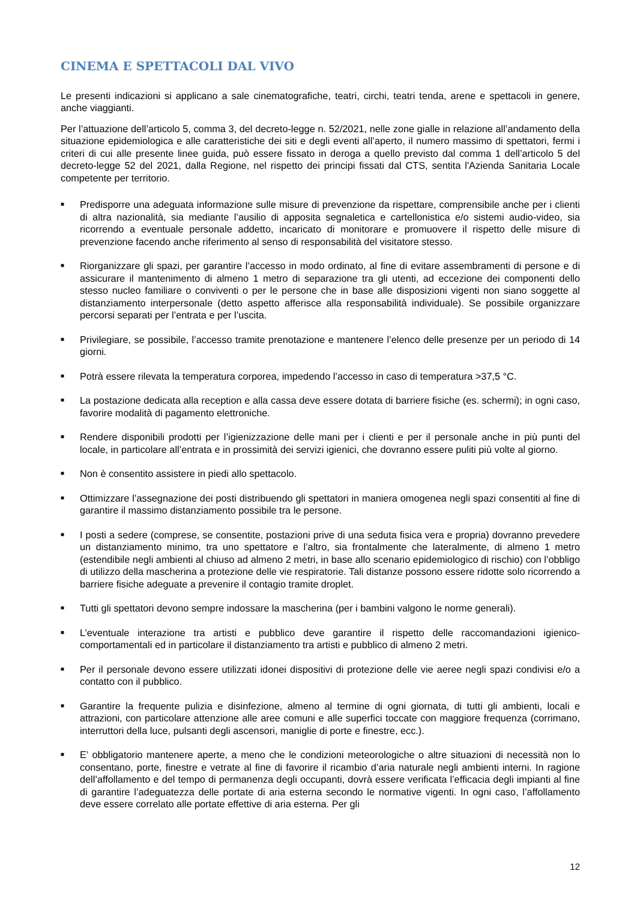CINEMA E SPETTACOLI DAL VIVO
Le presenti indicazioni si applicano a sale cinematografiche, teatri, circhi, teatri tenda, arene e spettacoli in genere, anche viaggianti.
Per l’attuazione dell’articolo 5, comma 3, del decreto-legge n. 52/2021, nelle zone gialle in relazione all’andamento della situazione epidemiologica e alle caratteristiche dei siti e degli eventi all’aperto, il numero massimo di spettatori, fermi i criteri di cui alle presente linee guida, può essere fissato in deroga a quello previsto dal comma 1 dell’articolo 5 del decreto-legge 52 del 2021, dalla Regione, nel rispetto dei principi fissati dal CTS, sentita l'Azienda Sanitaria Locale competente per territorio.
■ Predisporre una adeguata informazione sulle misure di prevenzione da rispettare, comprensibile anche per i clienti di altra nazionalità, sia mediante l’ausilio di apposita segnaletica e cartellonistica e/o sistemi audio-video, sia ricorrendo a eventuale personale addetto, incaricato di monitorare e promuovere il rispetto delle misure di prevenzione facendo anche riferimento al senso di responsabilità del visitatore stesso.
■ Riorganizzare gli spazi, per garantire l’accesso in modo ordinato, al fine di evitare assembramenti di persone e di assicurare il mantenimento di almeno 1 metro di separazione tra gli utenti, ad eccezione dei componenti dello stesso nucleo familiare o conviventi o per le persone che in base alle disposizioni vigenti non siano soggette al distanziamento interpersonale (detto aspetto afferisce alla responsabilità individuale). Se possibile organizzare percorsi separati per l’entrata e per l’uscita.
■ Privilegiare, se possibile, l’accesso tramite prenotazione e mantenere l’elenco delle presenze per un periodo di 14 giorni.
■ Potrà essere rilevata la temperatura corporea, impedendo l’accesso in caso di temperatura >37,5 °C.
■ La postazione dedicata alla reception e alla cassa deve essere dotata di barriere fisiche (es. schermi); in ogni caso, favorire modalità di pagamento elettroniche.
■ Rendere disponibili prodotti per l’igienizzazione delle mani per i clienti e per il personale anche in più punti del locale, in particolare all’entrata e in prossimità dei servizi igienici, che dovranno essere puliti più volte al giorno.
■ Non è consentito assistere in piedi allo spettacolo.
■ Ottimizzare l’assegnazione dei posti distribuendo gli spettatori in maniera omogenea negli spazi consentiti al fine di garantire il massimo distanziamento possibile tra le persone.
■ I posti a sedere (comprese, se consentite, postazioni prive di una seduta fisica vera e propria) dovranno prevedere un distanziamento minimo, tra uno spettatore e l’altro, sia frontalmente che lateralmente, di almeno 1 metro (estendibile negli ambienti al chiuso ad almeno 2 metri, in base allo scenario epidemiologico di rischio) con l’obbligo di utilizzo della mascherina a protezione delle vie respiratorie. Tali distanze possono essere ridotte solo ricorrendo a barriere fisiche adeguate a prevenire il contagio tramite droplet.
■ Tutti gli spettatori devono sempre indossare la mascherina (per i bambini valgono le norme generali).
■ L’eventuale interazione tra artisti e pubblico deve garantire il rispetto delle raccomandazioni igienico-comportamentali ed in particolare il distanziamento tra artisti e pubblico di almeno 2 metri.
■ Per il personale devono essere utilizzati idonei dispositivi di protezione delle vie aeree negli spazi condivisi e/o a contatto con il pubblico.
■ Garantire la frequente pulizia e disinfezione, almeno al termine di ogni giornata, di tutti gli ambienti, locali e attrazioni, con particolare attenzione alle aree comuni e alle superfici toccate con maggiore frequenza (corrimano, interruttori della luce, pulsanti degli ascensori, maniglie di porte e finestre, ecc.).
■ E’ obbligatorio mantenere aperte, a meno che le condizioni meteorologiche o altre situazioni di necessità non lo consentano, porte, finestre e vetrate al fine di favorire il ricambio d’aria naturale negli ambienti interni. In ragione dell’affollamento e del tempo di permanenza degli occupanti, dovrà essere verificata l’efficacia degli impianti al fine di garantire l’adeguatezza delle portate di aria esterna secondo le normative vigenti. In ogni caso, l’affollamento deve essere correlato alle portate effettive di aria esterna. Per gli
12